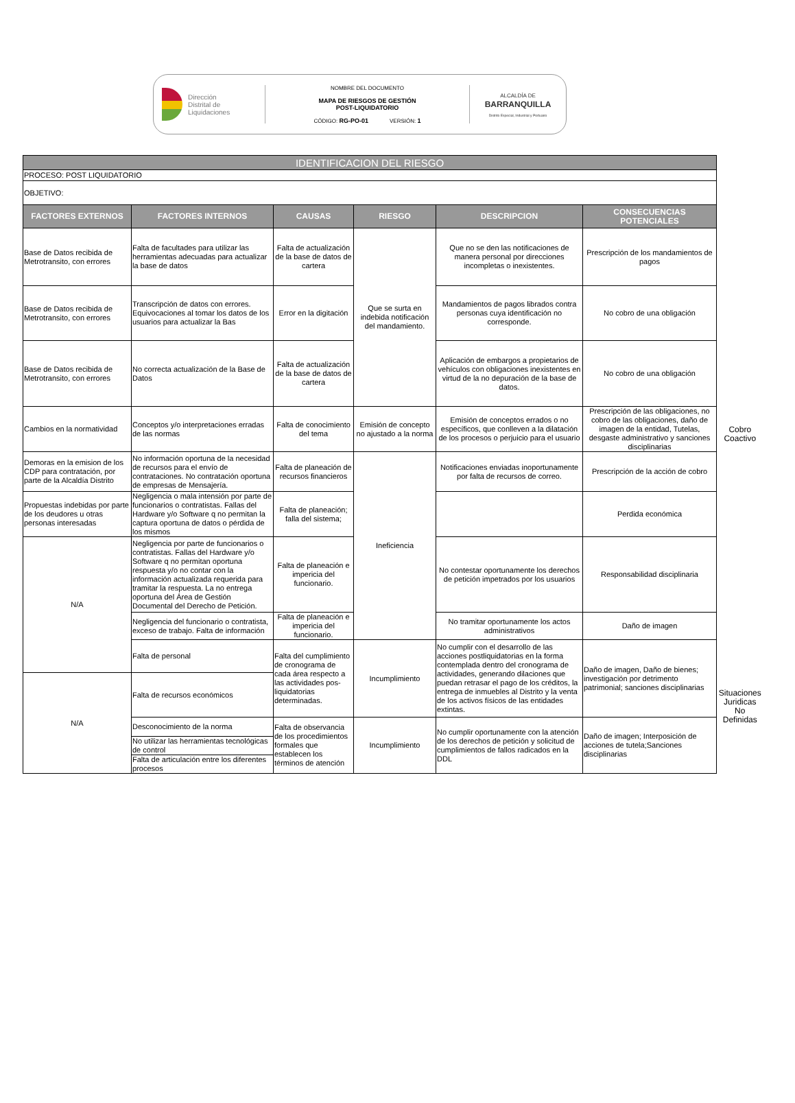Dirección
Distrital de
Liquidaciones
NOMBRE DEL DOCUMENTO
MAPA DE RIESGOS DE GESTIÓN
POST-LIQUIDATORIO
CÓDIGO: RG-PO-01 VERSIÓN: 1
ALCALDÍA DE
BARRANQUILLA
Distrito Especial, Industrial y Portuario
| IDENTIFICACION DEL RIESGO | | | | | | |
| PROCESO: POST LIQUIDATORIO | | | | | | |
| OBJETIVO: | | | | | | |
| FACTORES EXTERNOS | FACTORES INTERNOS | CAUSAS | RIESGO | DESCRIPCION | CONSECUENCIAS POTENCIALES | |
| Base de Datos recibida de Metrotransito, con errores | Falta de facultades para utilizar las herramientas adecuadas para actualizar la base de datos | Falta de actualización de la base de datos de cartera | Que se surta en indebida notificación del mandamiento. | Que no se den las notificaciones de manera personal por direcciones incompletas o inexistentes. | Prescripción de los mandamientos de pagos | Cobro Coactivo |
| Base de Datos recibida de Metrotransito, con errores | Transcripción de datos con errores. Equivocaciones al tomar los datos de los usuarios para actualizar la Bas | Error en la digitación | | Mandamientos de pagos librados contra personas cuya identificación no corresponde. | No cobro de una obligación | |
| Base de Datos recibida de Metrotransito, con errores | No correcta actualización de la Base de Datos | Falta de actualización de la base de datos de cartera | | Aplicación de embargos a propietarios de vehículos con obligaciones inexistentes en virtud de la no depuración de la base de datos. | No cobro de una obligación | |
| Cambios en la normatividad | Conceptos y/o interpretaciones erradas de las normas | Falta de conocimiento del tema | Emisión de concepto no ajustado a la norma | Emisión de conceptos errados o no específicos, que conlleven a la dilatación de los procesos o perjuicio para el usuario | Prescripción de las obligaciones, no cobro de las obligaciones, daño de imagen de la entidad, Tutelas, desgaste administrativo y sanciones disciplinarias | |
| Demoras en la emision de los CDP para contratación, por parte de la Alcaldía Distrito | No información oportuna de la necesidad de recursos para el envío de contrataciones. No contratación oportuna de empresas de Mensajería. | Falta de planeación de recursos financieros | Ineficiencia | Notificaciones enviadas inoportunamente por falta de recursos de correo. | Prescripción de la acción de cobro | |
| Propuestas indebidas por parte de los deudores u otras personas interesadas | Negligencia o mala intensión por parte de funcionarios o contratistas. Fallas del Hardware y/o Software q no permitan la captura oportuna de datos o pérdida de los mismos | Falta de planeación; falla del sistema; | | | Perdida económica | |
| N/A | Negligencia por parte de funcionarios o contratistas. Fallas del Hardware y/o Software q no permitan oportuna respuesta y/o no contar con la información actualizada requerida para tramitar la respuesta. La no entrega oportuna del Área de Gestión Documental del Derecho de Petición. | Falta de planeación e impericia del funcionario. | | No contestar oportunamente los derechos de petición impetrados por los usuarios | Responsabilidad disciplinaria | |
| | Negligencia del funcionario o contratista, exceso de trabajo. Falta de información | Falta de planeación e impericia del funcionario. | | No tramitar oportunamente los actos administrativos | Daño de imagen | |
| | Falta de personal | Falta del cumplimiento de cronograma de cada área respecto a las actividades pos-liquidatorias determinadas. | Incumplimiento | No cumplir con el desarrollo de las acciones postliquidatorias en la forma contemplada dentro del cronograma de actividades, generando dilaciones que puedan retrasar el pago de los créditos, la entrega de inmuebles al Distrito y la venta de los activos físicos de las entidades extintas. | Daño de imagen, Daño de bienes; investigación por detrimento patrimonial; sanciones disciplinarias | Situaciones Juridicas No Definidas |
| N/A | Falta de recursos económicos | | | | | |
| | Desconocimiento de la norma | Falta de observancia de los procedimientos formales que establecen los términos de atención | Incumplimiento | No cumplir oportunamente con la atención de los derechos de petición y solicitud de cumplimientos de fallos radicados en la DDL | Daño de imagen; Interposición de acciones de tutela;Sanciones disciplinarias | |
| | No utilizar las herramientas tecnológicas de control | | | | | |
| | Falta de articulación entre los diferentes procesos | | | | | |